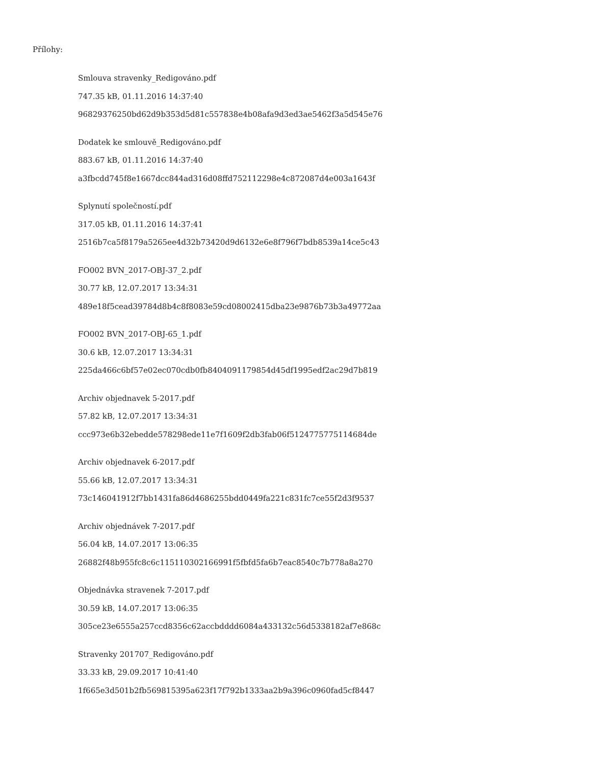Přílohy:
Smlouva stravenky_Redigováno.pdf
747.35 kB, 01.11.2016 14:37:40
96829376250bd62d9b353d5d81c557838e4b08afa9d3ed3ae5462f3a5d545e76
Dodatek ke smlouvě_Redigováno.pdf
883.67 kB, 01.11.2016 14:37:40
a3fbcdd745f8e1667dcc844ad316d08ffd752112298e4c872087d4e003a1643f
Splynutí společností.pdf
317.05 kB, 01.11.2016 14:37:41
2516b7ca5f8179a5265ee4d32b73420d9d6132e6e8f796f7bdb8539a14ce5c43
FO002 BVN_2017-OBJ-37_2.pdf
30.77 kB, 12.07.2017 13:34:31
489e18f5cead39784d8b4c8f8083e59cd08002415dba23e9876b73b3a49772aa
FO002 BVN_2017-OBJ-65_1.pdf
30.6 kB, 12.07.2017 13:34:31
225da466c6bf57e02ec070cdb0fb8404091179854d45df1995edf2ac29d7b819
Archiv objednavek 5-2017.pdf
57.82 kB, 12.07.2017 13:34:31
ccc973e6b32ebedde578298ede11e7f1609f2db3fab06f5124775775114684de
Archiv objednavek 6-2017.pdf
55.66 kB, 12.07.2017 13:34:31
73c146041912f7bb1431fa86d4686255bdd0449fa221c831fc7ce55f2d3f9537
Archiv objednávek 7-2017.pdf
56.04 kB, 14.07.2017 13:06:35
26882f48b955fc8c6c115110302166991f5fbfd5fa6b7eac8540c7b778a8a270
Objednávka stravenek 7-2017.pdf
30.59 kB, 14.07.2017 13:06:35
305ce23e6555a257ccd8356c62accbdddd6084a433132c56d5338182af7e868c
Stravenky 201707_Redigováno.pdf
33.33 kB, 29.09.2017 10:41:40
1f665e3d501b2fb569815395a623f17f792b1333aa2b9a396c0960fad5cf8447